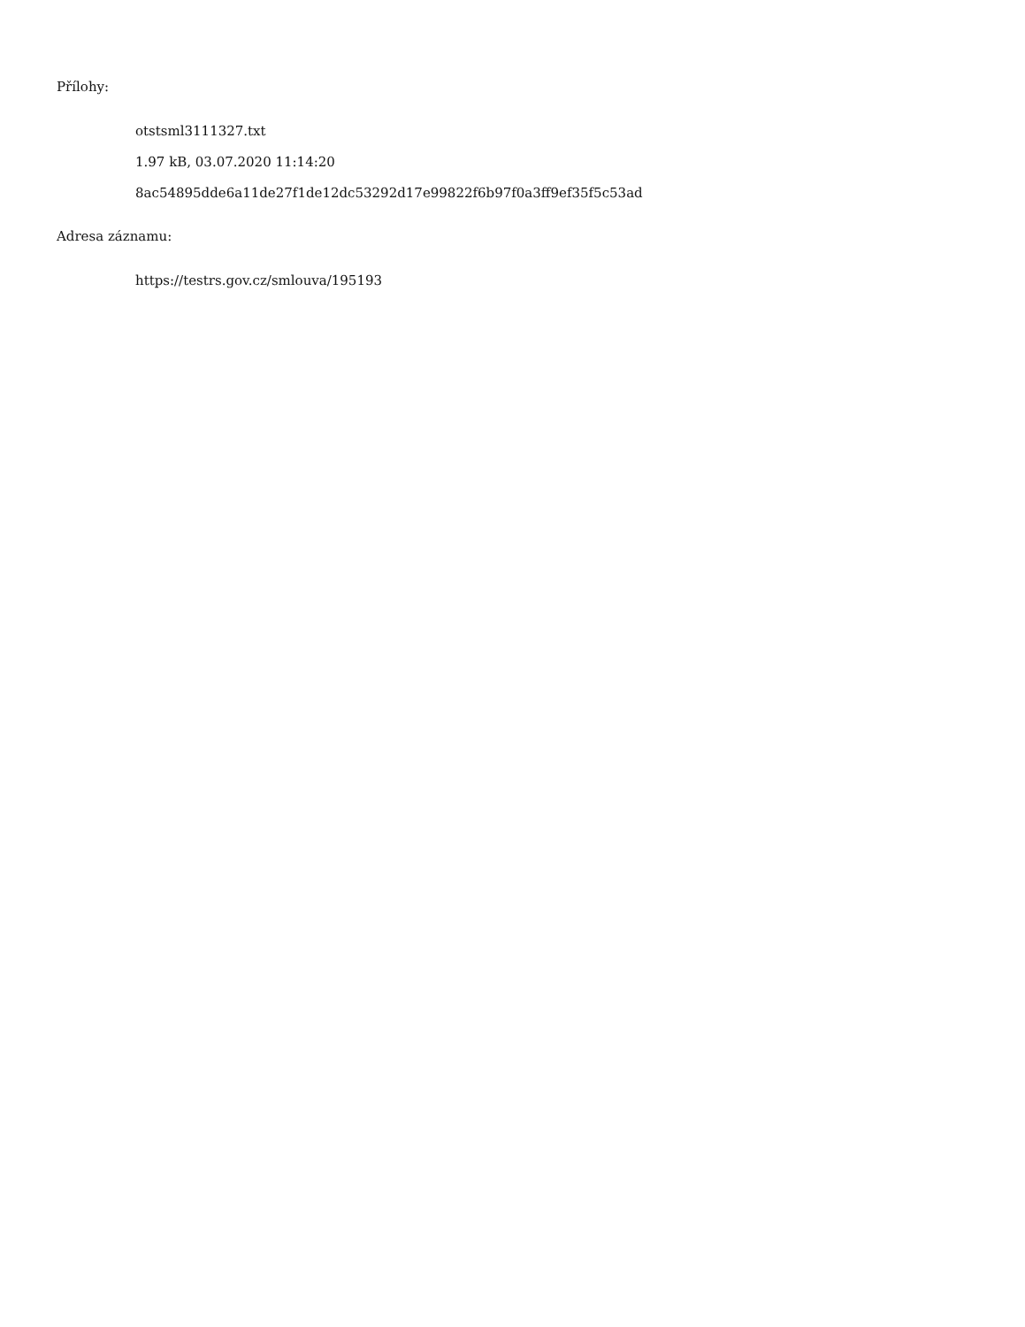Přílohy:
otstsml3111327.txt
1.97 kB, 03.07.2020 11:14:20
8ac54895dde6a11de27f1de12dc53292d17e99822f6b97f0a3ff9ef35f5c53ad
Adresa záznamu:
https://testrs.gov.cz/smlouva/195193